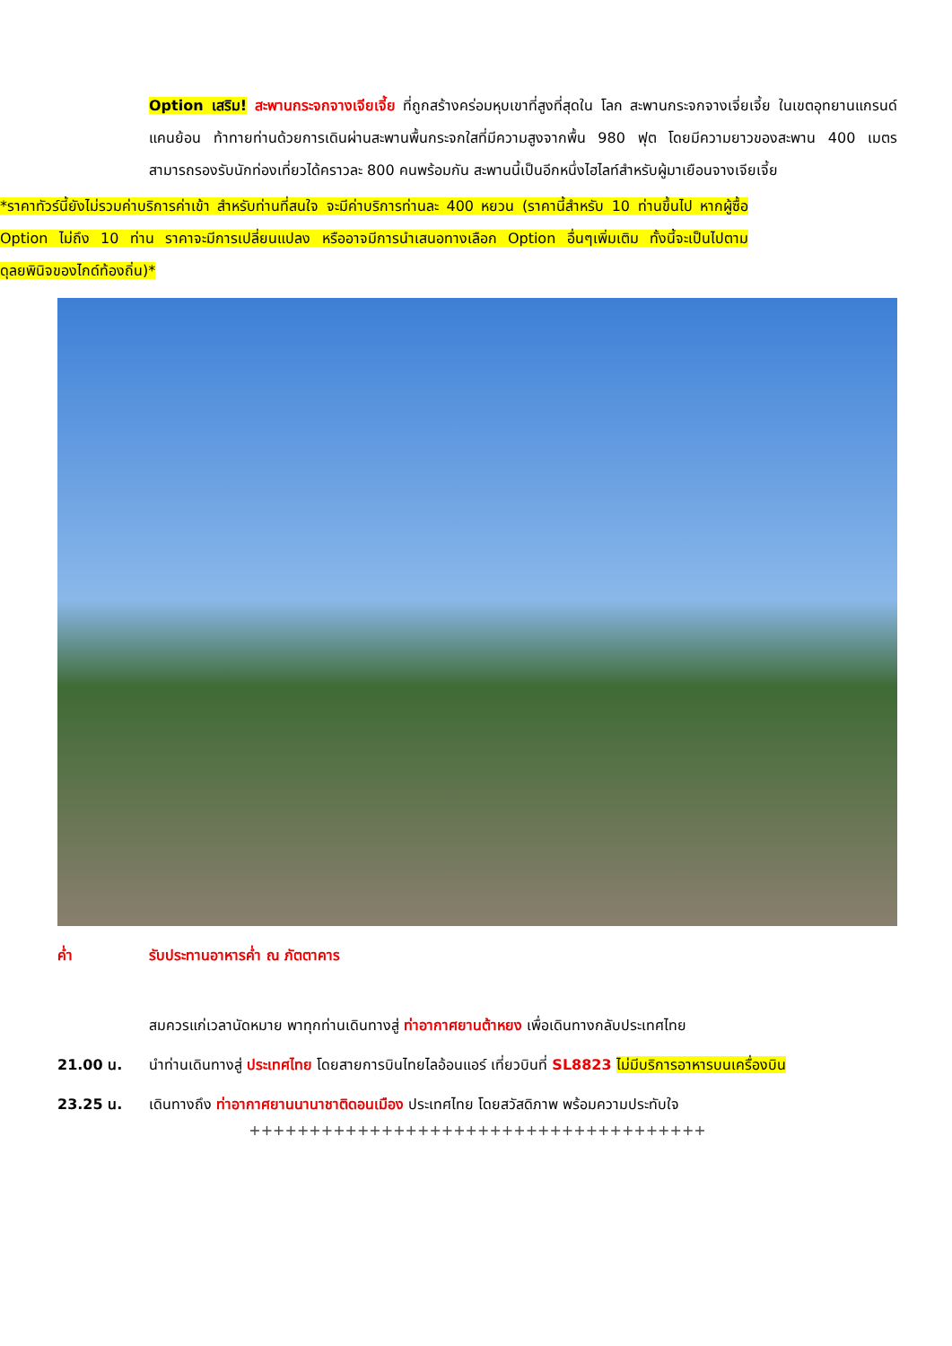Option เสริม! สะพานกระจกจางเจียเจี้ย ที่ถูกสร้างคร่อมหุบเขาที่สูงที่สุดใน โลก สะพานกระจกจางเจี่ยเจี้ย ในเขตอุทยานแกรนด์แคนย้อน ท้าทายท่านด้วยการเดินผ่านสะพานพื้นกระจกใสที่มีความสูงจากพื้น 980 ฟุต โดยมีความยาวของสะพาน 400 เมตร สามารถรองรับนักท่องเที่ยวได้คราวละ 800 คนพร้อมกัน สะพานนี้เป็นอีกหนึ่งไฮไลท์สำหรับผู้มาเยือนจางเจียเจี้ย
*ราคาทัวร์นี้ยังไม่รวมค่าบริการค่าเข้า สำหรับท่านที่สนใจ จะมีค่าบริการท่านละ 400 หยวน (ราคานี้สำหรับ 10 ท่านขึ้นไป หากผู้ซื้อ Option ไม่ถึง 10 ท่าน ราคาจะมีการเปลี่ยนแปลง หรืออาจมีการนำเสนอทางเลือก Option อื่นๆเพิ่มเติม ทั้งนี้จะเป็นไปตามดุลยพินิจของไกด์ท้องถิ่น)*
ค่ำ รับประทานอาหารค่ำ ณ ภัตตาคาร
สมควรแก่เวลานัดหมาย พาทุกท่านเดินทางสู่ ท่าอากาศยานต้าหยง เพื่อเดินทางกลับประเทศไทย
21.00 น. นำท่านเดินทางสู่ ประเทศไทย โดยสายการบินไทยไลอ้อนแอร์ เที่ยวบินที่ SL8823 ไม่มีบริการอาหารบนเครื่องบิน
23.25 น. เดินทางถึง ท่าอากาศยานนานาชาติดอนเมือง ประเทศไทย โดยสวัสดิภาพ พร้อมความประทับใจ
++++++++++++++++++++++++++++++++++++++